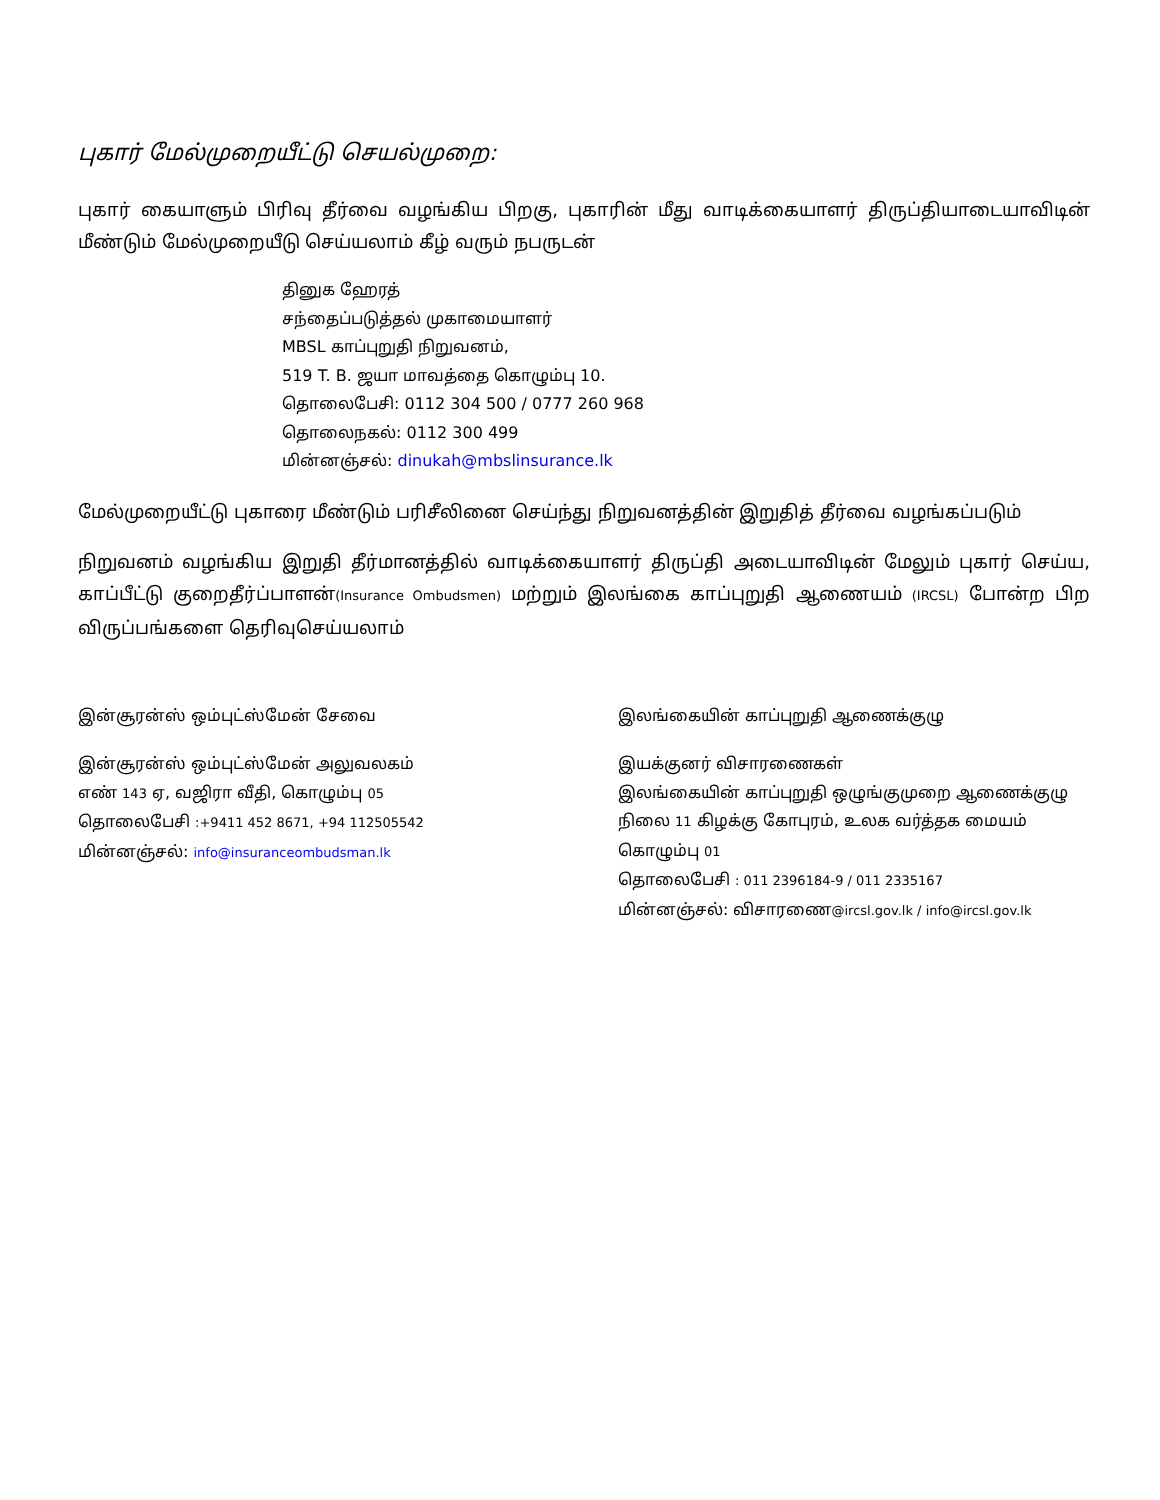புகார் மேல்முறையீட்டு செயல்முறை:
புகார் கையாளும் பிரிவு தீர்வை வழங்கிய பிறகு, புகாரின் மீது வாடிக்கையாளர் திருப்தியாடையாவிடின் மீண்டும் மேல்முறையீடு செய்யலாம் கீழ் வரும் நபருடன்
தினுக ஹேரத்
சந்தைப்படுத்தல் முகாமையாளர்
MBSL காப்புறுதி நிறுவனம்,
519 T. B. ஜயா மாவத்தை கொழும்பு 10.
தொலைபேசி: 0112 304 500 / 0777 260 968
தொலைநகல்: 0112 300 499
மின்னஞ்சல்: dinukah@mbslinsurance.lk
மேல்முறையீட்டு புகாரை மீண்டும் பரிசீலினை செய்ந்து நிறுவனத்தின் இறுதித் தீர்வை வழங்கப்படும்
நிறுவனம் வழங்கிய இறுதி தீர்மானத்தில் வாடிக்கையாளர் திருப்தி அடையாவிடின் மேலும் புகார் செய்ய, காப்பீட்டு குறைதீர்ப்பாளன்(Insurance Ombudsmen) மற்றும் இலங்கை காப்புறுதி ஆணையம் (IRCSL) போன்ற பிற விருப்பங்களை தெரிவுசெய்யலாம்
இன்சூரன்ஸ் ஒம்புட்ஸ்மேன் சேவை
இன்சூரன்ஸ் ஒம்புட்ஸ்மேன் அலுவலகம்
எண் 143 ஏ, வஜிரா வீதி, கொழும்பு 05
தொலைபேசி :+9411 452 8671, +94 112505542
மின்னஞ்சல்: info@insuranceombudsman.lk
இலங்கையின் காப்புறுதி ஆணைக்குழு
இயக்குனர் விசாரணைகள்
இலங்கையின் காப்புறுதி ஒழுங்குமுறை ஆணைக்குழு
நிலை 11 கிழக்கு கோபுரம், உலக வர்த்தக மையம் கொழும்பு 01
தொலைபேசி : 011 2396184-9 / 011 2335167
மின்னஞ்சல்: விசாரணை@ircsl.gov.lk / info@ircsl.gov.lk